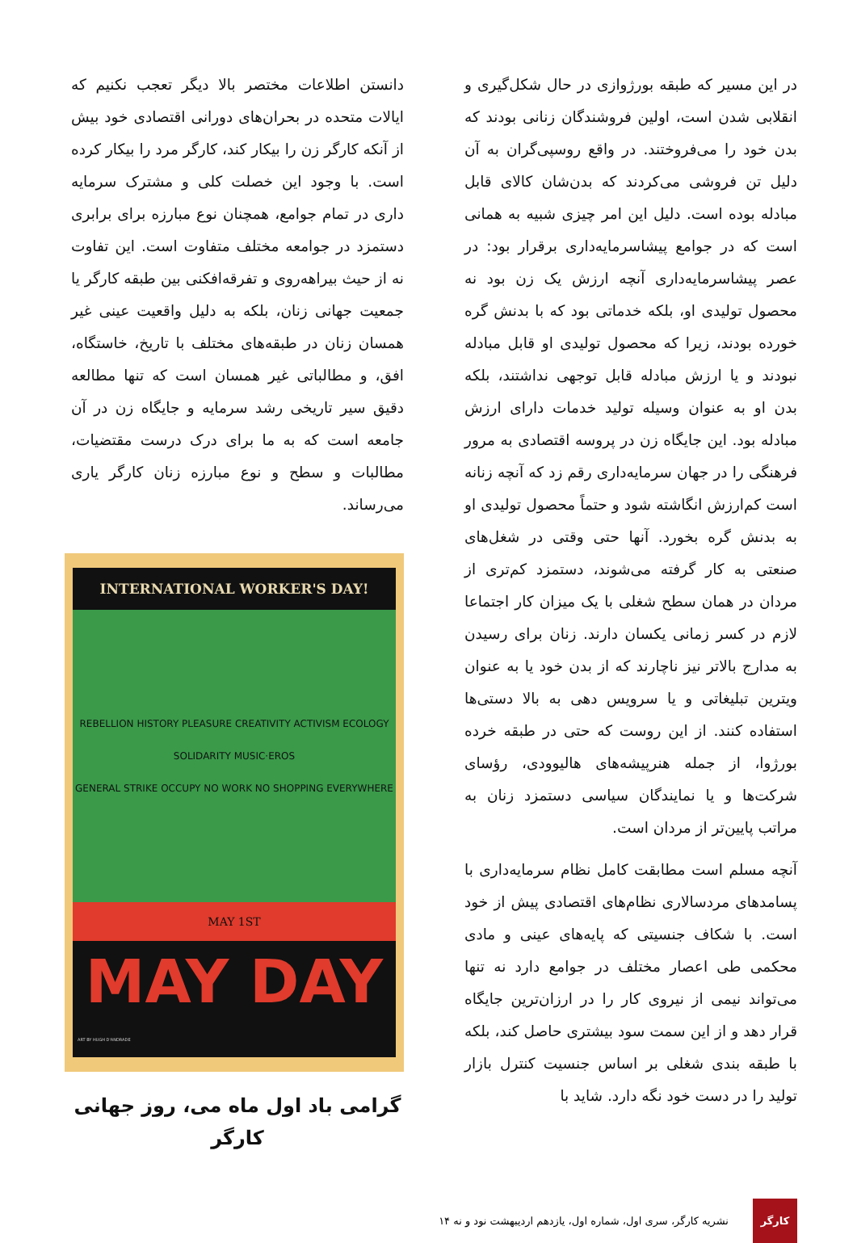در این مسیر که طبقه بورژوازی در حال شکل‌گیری و انقلابی شدن است، اولین فروشندگان زنانی بودند که بدن خود را می‌فروختند. در واقع روسپی‌گران به آن دلیل تن فروشی می‌کردند که بدن‌شان کالای قابل مبادله بوده است. دلیل این امر چیزی شبیه به همانی است که در جوامع پیشاسرمایه‌داری برقرار بود: در عصر پیشاسرمایه‌داری آنچه ارزش یک زن بود نه محصول تولیدی او، بلکه خدماتی بود که با بدنش گره خورده بودند، زیرا که محصول تولیدی او قابل مبادله نبودند و یا ارزش مبادله قابل توجهی نداشتند، بلکه بدن او به عنوان وسیله تولید خدمات دارای ارزش مبادله بود. این جایگاه زن در پروسه اقتصادی به مرور فرهنگی را در جهان سرمایه‌داری رقم زد که آنچه زنانه است کم‌ارزش انگاشته شود و حتماً محصول تولیدی او به بدنش گره بخورد. آنها حتی وقتی در شغل‌های صنعتی به کار گرفته می‌شوند، دستمزد کم‌تری از مردان در همان سطح شغلی با یک میزان کار اجتماعا لازم در کسر زمانی یکسان دارند. زنان برای رسیدن به مدارج بالاتر نیز ناچارند که از بدن خود یا به عنوان ویترین تبلیغاتی و یا سرویس دهی به بالا دستی‌ها استفاده کنند. از این روست که حتی در طبقه خرده بورژوا، از جمله هنرپیشه‌های هالیوودی، رؤسای شرکت‌ها و یا نمایندگان سیاسی دستمزد زنان به مراتب پایین‌تر از مردان است.
آنچه مسلم است مطابقت کامل نظام سرمایه‌داری با پسامدهای مردسالاری نظام‌های اقتصادی پیش از خود است. با شکاف جنسیتی که پایه‌های عینی و مادی محکمی طی اعصار مختلف در جوامع دارد نه تنها می‌تواند نیمی از نیروی کار را در ارزان‌ترین جایگاه قرار دهد و از این سمت سود بیشتری حاصل کند، بلکه با طبقه بندی شغلی بر اساس جنسیت کنترل بازار تولید را در دست خود نگه دارد. شاید با
دانستن اطلاعات مختصر بالا دیگر تعجب نکنیم که ایالات متحده در بحران‌های دورانی اقتصادی خود بیش از آنکه کارگر زن را بیکار کند، کارگر مرد را بیکار کرده است. با وجود این خصلت کلی و مشترک سرمایه داری در تمام جوامع، همچنان نوع مبارزه برای برابری دستمزد در جوامعه مختلف متفاوت است. این تفاوت نه از حیث بیراهه‌روی و تفرقه‌افکنی بین طبقه کارگر یا جمعیت جهانی زنان، بلکه به دلیل واقعیت عینی غیر همسان زنان در طبقه‌های مختلف با تاریخ، خاستگاه، افق، و مطالباتی غیر همسان است که تنها مطالعه دقیق سیر تاریخی رشد سرمایه و جایگاه زن در آن جامعه است که به ما برای درک درست مقتضیات، مطالبات و سطح و نوع مبارزه زنان کارگر یاری می‌رساند.
INTERNATIONAL WORKER'S DAY!
REBELLION HISTORY PLEASURE CREATIVITY ACTIVISM ECOLOGY SOLIDARITY MUSIC·EROS
GENERAL STRIKE OCCUPY NO WORK NO SHOPPING EVERYWHERE
MAY 1ST
MAY DAY
ART BY HUGH D'ANDRADE
گرامی باد اول ماه می، روز جهانی کارگر
کارگر
نشریه کارگر، سری اول، شماره اول، یازدهم اردیبهشت نود و نه ۱۴